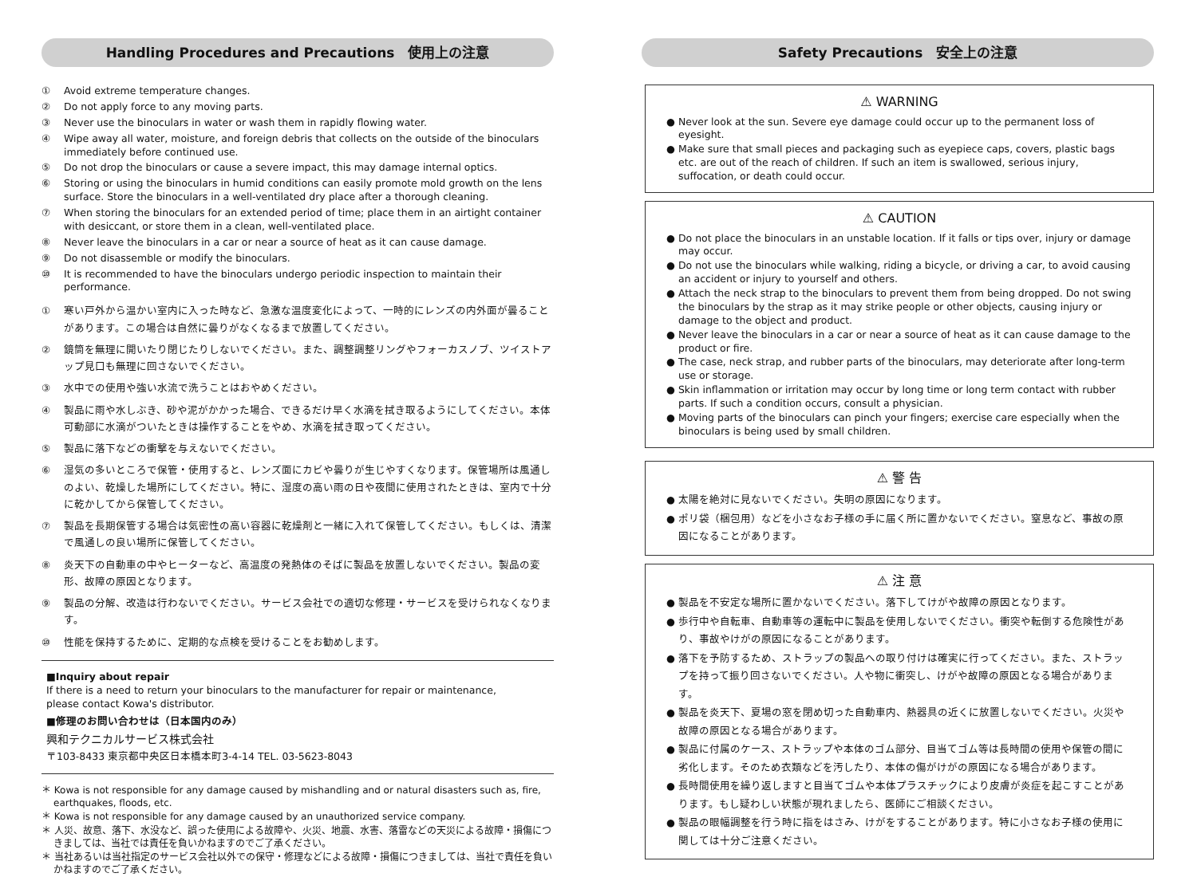Handling Procedures and Precautions　使用上の注意
① Avoid extreme temperature changes.
② Do not apply force to any moving parts.
③ Never use the binoculars in water or wash them in rapidly flowing water.
④ Wipe away all water, moisture, and foreign debris that collects on the outside of the binoculars immediately before continued use.
⑤ Do not drop the binoculars or cause a severe impact, this may damage internal optics.
⑥ Storing or using the binoculars in humid conditions can easily promote mold growth on the lens surface. Store the binoculars in a well-ventilated dry place after a thorough cleaning.
⑦ When storing the binoculars for an extended period of time; place them in an airtight container with desiccant, or store them in a clean, well-ventilated place.
⑧ Never leave the binoculars in a car or near a source of heat as it can cause damage.
⑨ Do not disassemble or modify the binoculars.
⑩ It is recommended to have the binoculars undergo periodic inspection to maintain their performance.
① 寒い戸外から温かい室内に入った時など、急激な温度変化によって、一時的にレンズの内外面が曇ることがあります。この場合は自然に曇りがなくなるまで放置してください。
② 鏡筒を無理に開いたり閉じたりしないでください。また、調整調整リングやフォーカスノブ、ツイストアップ見口も無理に回さないでください。
③ 水中での使用や強い水流で洗うことはおやめください。
④ 製品に雨や水しぶき、砂や泥がかかった場合、できるだけ早く水滴を拭き取るようにしてください。本体可動部に水滴がついたときは操作することをやめ、水滴を拭き取ってください。
⑤ 製品に落下などの衝撃を与えないでください。
⑥ 湿気の多いところで保管・使用すると、レンズ面にカビや曇りが生じやすくなります。保管場所は風通しのよい、乾燥した場所にしてください。特に、湿度の高い雨の日や夜間に使用されたときは、室内で十分に乾かしてから保管してください。
⑦ 製品を長期保管する場合は気密性の高い容器に乾燥剤と一緒に入れて保管してください。もしくは、清潔で風通しの良い場所に保管してください。
⑧ 炎天下の自動車の中やヒーターなど、高温度の発熱体のそばに製品を放置しないでください。製品の変形、故障の原因となります。
⑨ 製品の分解、改造は行わないでください。サービス会社での適切な修理・サービスを受けられなくなります。
⑩ 性能を保持するために、定期的な点検を受けることをお勧めします。
■Inquiry about repair
If there is a need to return your binoculars to the manufacturer for repair or maintenance,
please contact Kowa's distributor.
■修理のお問い合わせは（日本国内のみ）
興和テクニカルサービス株式会社
〒103-8433 東京都中央区日本橋本町3-4-14 TEL. 03-5623-8043
＊ Kowa is not responsible for any damage caused by mishandling and or natural disasters such as, fire, earthquakes, floods, etc.
＊ Kowa is not responsible for any damage caused by an unauthorized service company.
＊ 人災、故意、落下、水没など、誤った使用による故障や、火災、地震、水害、落雷などの天災による故障・損傷につきましては、当社では責任を負いかねますのでご了承ください。
＊ 当社あるいは当社指定のサービス会社以外での保守・修理などによる故障・損傷につきましては、当社で責任を負いかねますのでご了承ください。
Safety Precautions　安全上の注意
⚠ WARNING
● Never look at the sun. Severe eye damage could occur up to the permanent loss of eyesight.
● Make sure that small pieces and packaging such as eyepiece caps, covers, plastic bags etc. are out of the reach of children. If such an item is swallowed, serious injury, suffocation, or death could occur.
⚠ CAUTION
● Do not place the binoculars in an unstable location. If it falls or tips over, injury or damage may occur.
● Do not use the binoculars while walking, riding a bicycle, or driving a car, to avoid causing an accident or injury to yourself and others.
● Attach the neck strap to the binoculars to prevent them from being dropped. Do not swing the binoculars by the strap as it may strike people or other objects, causing injury or damage to the object and product.
● Never leave the binoculars in a car or near a source of heat as it can cause damage to the product or fire.
● The case, neck strap, and rubber parts of the binoculars, may deteriorate after long-term use or storage.
● Skin inflammation or irritation may occur by long time or long term contact with rubber parts. If such a condition occurs, consult a physician.
● Moving parts of the binoculars can pinch your fingers; exercise care especially when the binoculars is being used by small children.
⚠ 警 告
● 太陽を絶対に見ないでください。失明の原因になります。
● ポリ袋（梱包用）などを小さなお子様の手に届く所に置かないでください。窒息など、事故の原因になることがあります。
⚠ 注 意
● 製品を不安定な場所に置かないでください。落下してけがや故障の原因となります。
● 歩行中や自転車、自動車等の運転中に製品を使用しないでください。衝突や転倒する危険性があり、事故やけがの原因になることがあります。
● 落下を予防するため、ストラップの製品への取り付けは確実に行ってください。また、ストラップを持って振り回さないでください。人や物に衝突し、けがや故障の原因となる場合があります。
● 製品を炎天下、夏場の窓を閉め切った自動車内、熱器具の近くに放置しないでください。火災や故障の原因となる場合があります。
● 製品に付属のケース、ストラップや本体のゴム部分、目当てゴム等は長時間の使用や保管の間に劣化します。そのため衣類などを汚したり、本体の傷がけがの原因になる場合があります。
● 長時間使用を繰り返しますと目当てゴムや本体プラスチックにより皮膚が炎症を起こすことがあります。もし疑わしい状態が現れましたら、医師にご相談ください。
● 製品の眼幅調整を行う時に指をはさみ、けがをすることがあります。特に小さなお子様の使用に関しては十分ご注意ください。